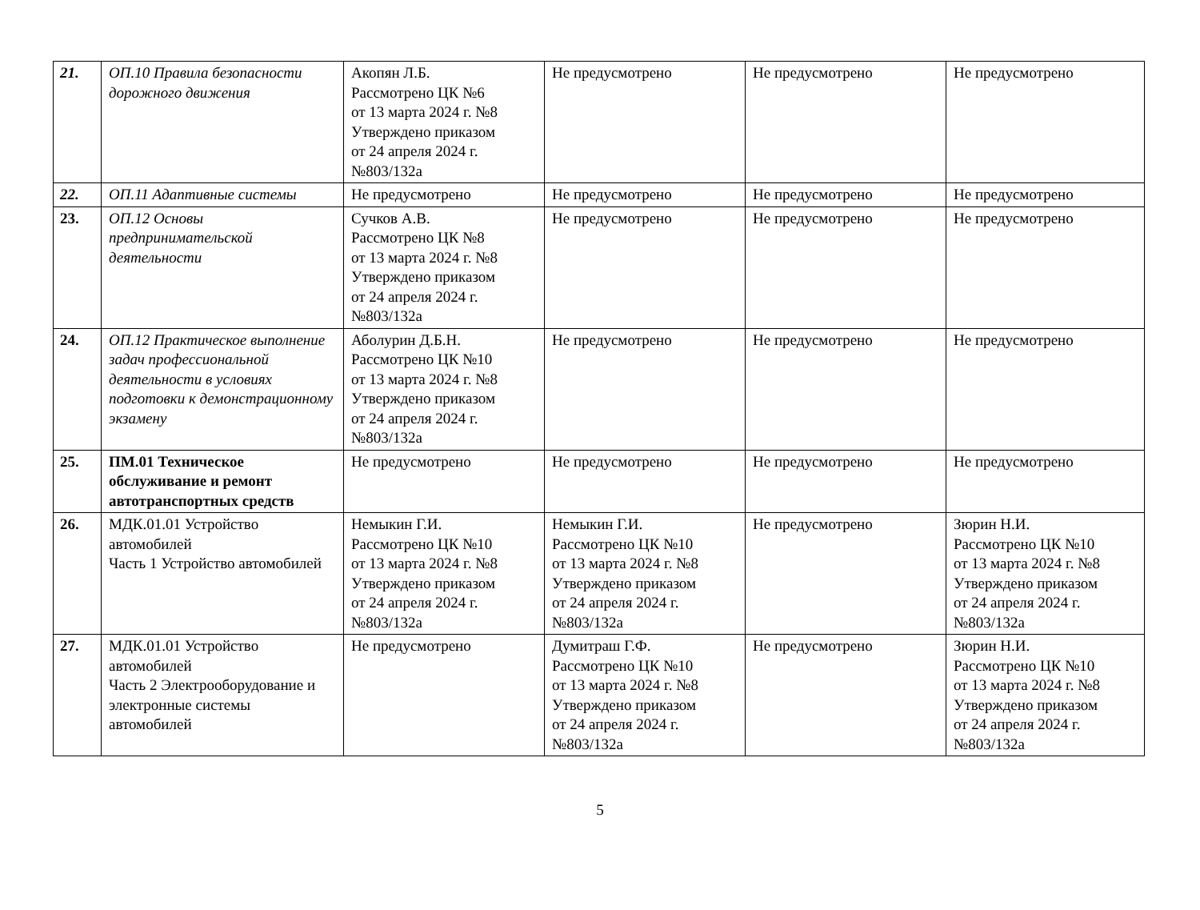| 21. | ОП.10 Правила безопасности дорожного движения | Акопян Л.Б. Рассмотрено ЦК №6 от 13 марта 2024 г. №8 Утверждено приказом от 24 апреля 2024 г. №803/132а | Не предусмотрено | Не предусмотрено | Не предусмотрено |
| 22. | ОП.11 Адаптивные системы | Не предусмотрено | Не предусмотрено | Не предусмотрено | Не предусмотрено |
| 23. | ОП.12 Основы предпринимательской деятельности | Сучков А.В. Рассмотрено ЦК №8 от 13 марта 2024 г. №8 Утверждено приказом от 24 апреля 2024 г. №803/132а | Не предусмотрено | Не предусмотрено | Не предусмотрено |
| 24. | ОП.12 Практическое выполнение задач профессиональной деятельности в условиях подготовки к демонстрационному экзамену | Аболурин Д.Б.Н. Рассмотрено ЦК №10 от 13 марта 2024 г. №8 Утверждено приказом от 24 апреля 2024 г. №803/132а | Не предусмотрено | Не предусмотрено | Не предусмотрено |
| 25. | ПМ.01 Техническое обслуживание и ремонт автотранспортных средств | Не предусмотрено | Не предусмотрено | Не предусмотрено | Не предусмотрено |
| 26. | МДК.01.01 Устройство автомобилей Часть 1 Устройство автомобилей | Немыкин Г.И. Рассмотрено ЦК №10 от 13 марта 2024 г. №8 Утверждено приказом от 24 апреля 2024 г. №803/132а | Немыкин Г.И. Рассмотрено ЦК №10 от 13 марта 2024 г. №8 Утверждено приказом от 24 апреля 2024 г. №803/132а | Не предусмотрено | Зюрин Н.И. Рассмотрено ЦК №10 от 13 марта 2024 г. №8 Утверждено приказом от 24 апреля 2024 г. №803/132а |
| 27. | МДК.01.01 Устройство автомобилей Часть 2 Электрооборудование и электронные системы автомобилей | Не предусмотрено | Думитраш Г.Ф. Рассмотрено ЦК №10 от 13 марта 2024 г. №8 Утверждено приказом от 24 апреля 2024 г. №803/132а | Не предусмотрено | Зюрин Н.И. Рассмотрено ЦК №10 от 13 марта 2024 г. №8 Утверждено приказом от 24 апреля 2024 г. №803/132а |
5